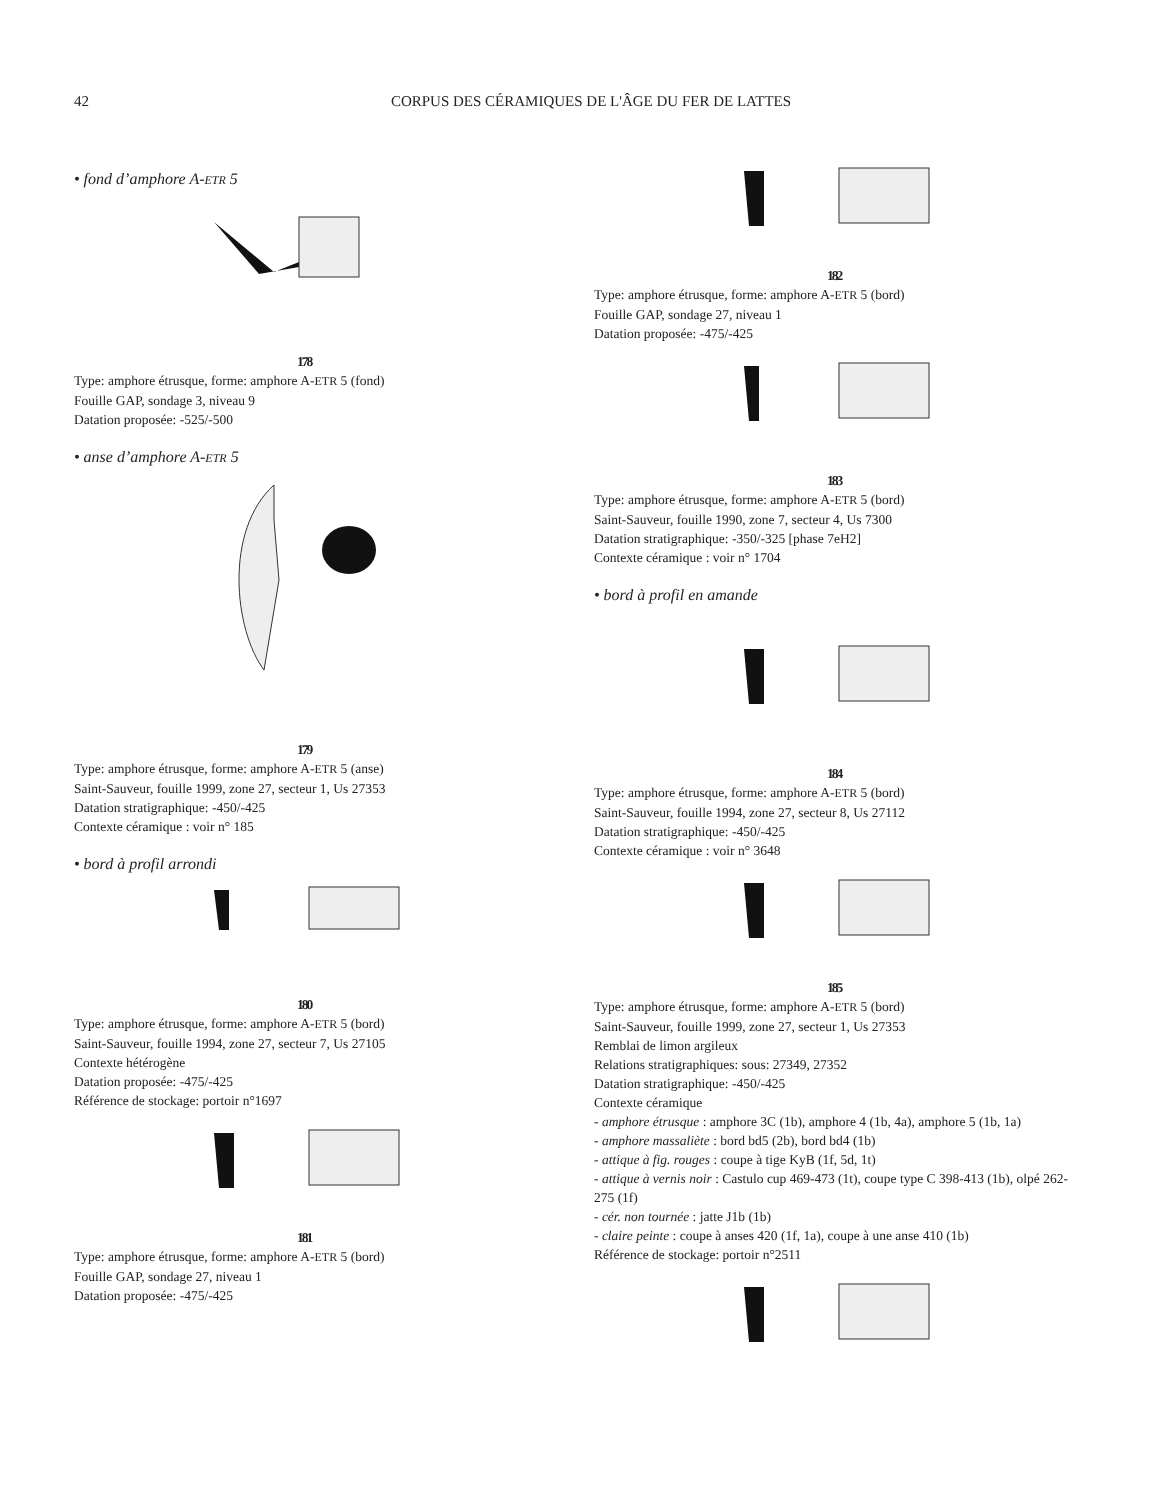42 CORPUS DES CÉRAMIQUES DE L'ÂGE DU FER DE LATTES
• fond d’amphore A-ETR 5
178
Type: amphore étrusque, forme: amphore A-ETR 5 (fond)
Fouille GAP, sondage 3, niveau 9
Datation proposée: -525/-500
• anse d’amphore A-ETR 5
179
Type: amphore étrusque, forme: amphore A-ETR 5 (anse)
Saint-Sauveur, fouille 1999, zone 27, secteur 1, Us 27353
Datation stratigraphique: -450/-425
Contexte céramique : voir n° 185
• bord à profil arrondi
180
Type: amphore étrusque, forme: amphore A-ETR 5 (bord)
Saint-Sauveur, fouille 1994, zone 27, secteur 7, Us 27105
Contexte hétérogène
Datation proposée: -475/-425
Référence de stockage: portoir n°1697
181
Type: amphore étrusque, forme: amphore A-ETR 5 (bord)
Fouille GAP, sondage 27, niveau 1
Datation proposée: -475/-425
182
Type: amphore étrusque, forme: amphore A-ETR 5 (bord)
Fouille GAP, sondage 27, niveau 1
Datation proposée: -475/-425
183
Type: amphore étrusque, forme: amphore A-ETR 5 (bord)
Saint-Sauveur, fouille 1990, zone 7, secteur 4, Us 7300
Datation stratigraphique: -350/-325 [phase 7eH2]
Contexte céramique : voir n° 1704
• bord à profil en amande
184
Type: amphore étrusque, forme: amphore A-ETR 5 (bord)
Saint-Sauveur, fouille 1994, zone 27, secteur 8, Us 27112
Datation stratigraphique: -450/-425
Contexte céramique : voir n° 3648
185
Type: amphore étrusque, forme: amphore A-ETR 5 (bord)
Saint-Sauveur, fouille 1999, zone 27, secteur 1, Us 27353
Remblai de limon argileux
Relations stratigraphiques: sous: 27349, 27352
Datation stratigraphique: -450/-425
Contexte céramique
- amphore étrusque : amphore 3C (1b), amphore 4 (1b, 4a), amphore 5 (1b, 1a)
- amphore massaliète : bord bd5 (2b), bord bd4 (1b)
- attique à fig. rouges : coupe à tige KyB (1f, 5d, 1t)
- attique à vernis noir : Castulo cup 469-473 (1t), coupe type C 398-413 (1b), olpé 262-275 (1f)
- cér. non tournée : jatte J1b (1b)
- claire peinte : coupe à anses 420 (1f, 1a), coupe à une anse 410 (1b)
Référence de stockage: portoir n°2511